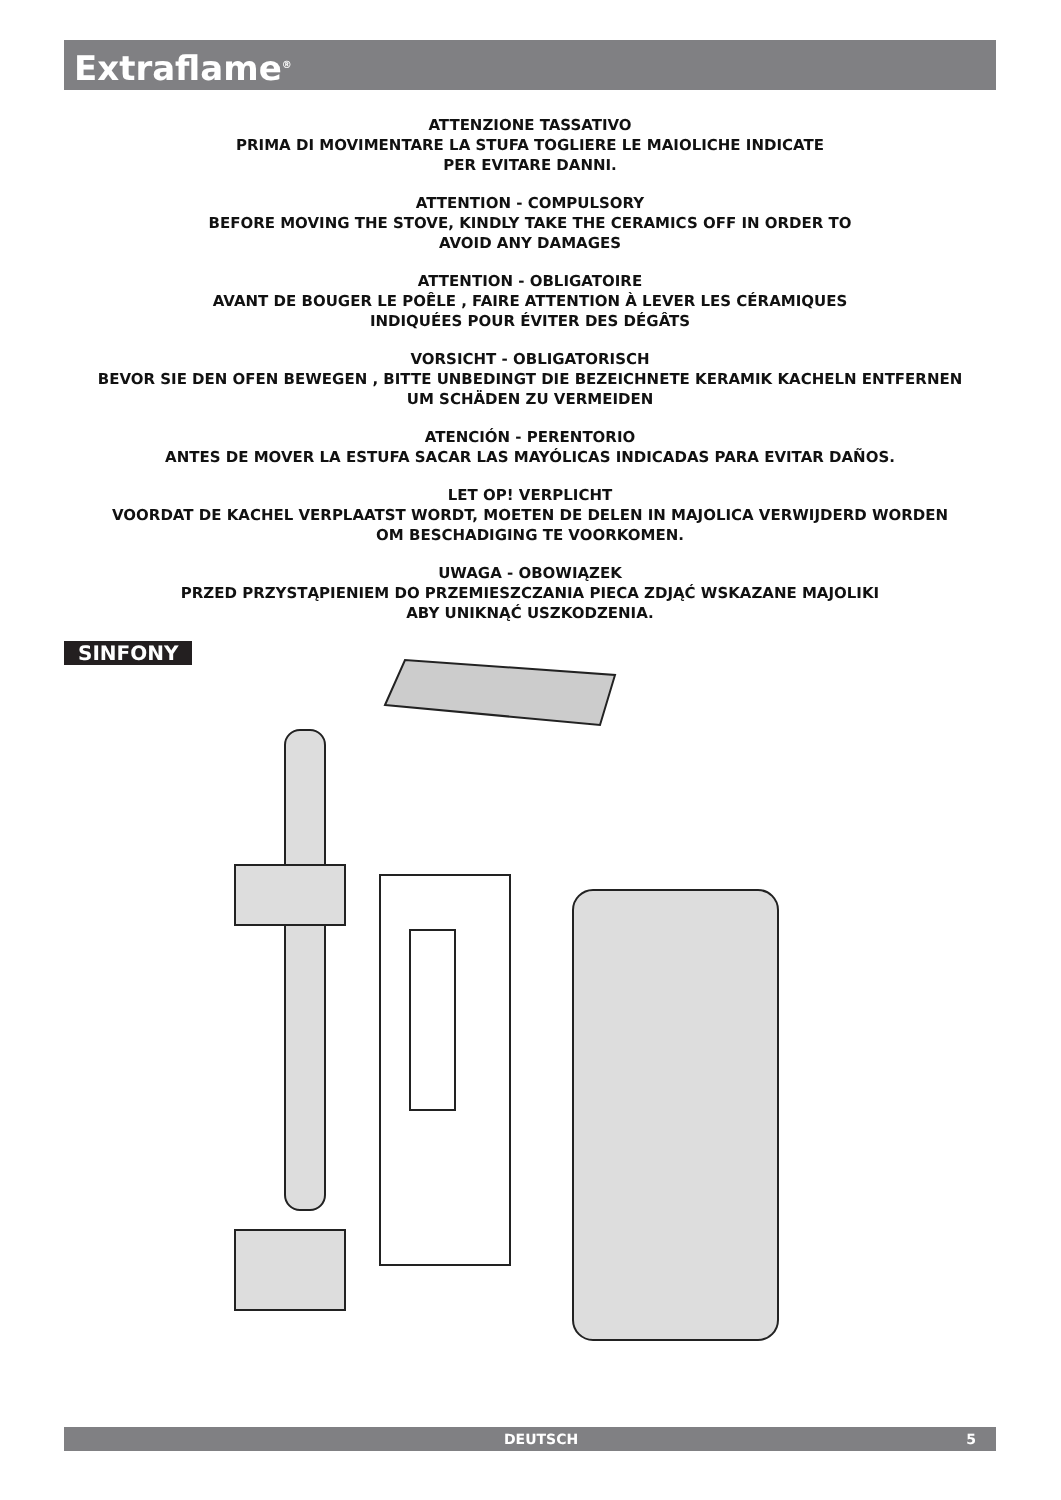Extraflame<sup>®</sup>
ATTENZIONE TASSATIVO
PRIMA DI MOVIMENTARE LA STUFA TOGLIERE LE MAIOLICHE INDICATE
PER EVITARE DANNI.
ATTENTION - COMPULSORY
BEFORE MOVING THE STOVE, KINDLY TAKE THE CERAMICS OFF IN ORDER TO
AVOID ANY DAMAGES
ATTENTION - OBLIGATOIRE
AVANT DE BOUGER LE POÊLE , FAIRE ATTENTION À LEVER LES CÉRAMIQUES
INDIQUÉES POUR ÉVITER DES DÉGÂTS
VORSICHT - OBLIGATORISCH
BEVOR SIE DEN OFEN BEWEGEN , BITTE UNBEDINGT DIE BEZEICHNETE KERAMIK KACHELN ENTFERNEN
UM SCHÄDEN ZU VERMEIDEN
ATENCIÓN - PERENTORIO
ANTES DE MOVER LA ESTUFA SACAR LAS MAYÓLICAS INDICADAS PARA EVITAR DAÑOS.
LET OP! VERPLICHT
VOORDAT DE KACHEL VERPLAATST WORDT, MOETEN DE DELEN IN MAJOLICA VERWIJDERD WORDEN
OM BESCHADIGING TE VOORKOMEN.
UWAGA - OBOWIĄZEK
PRZED PRZYSTĄPIENIEM DO PRZEMIESZCZANIA PIECA ZDJĄĆ WSKAZANE MAJOLIKI
ABY UNIKNĄĆ USZKODZENIA.
SINFONY
DEUTSCH 5